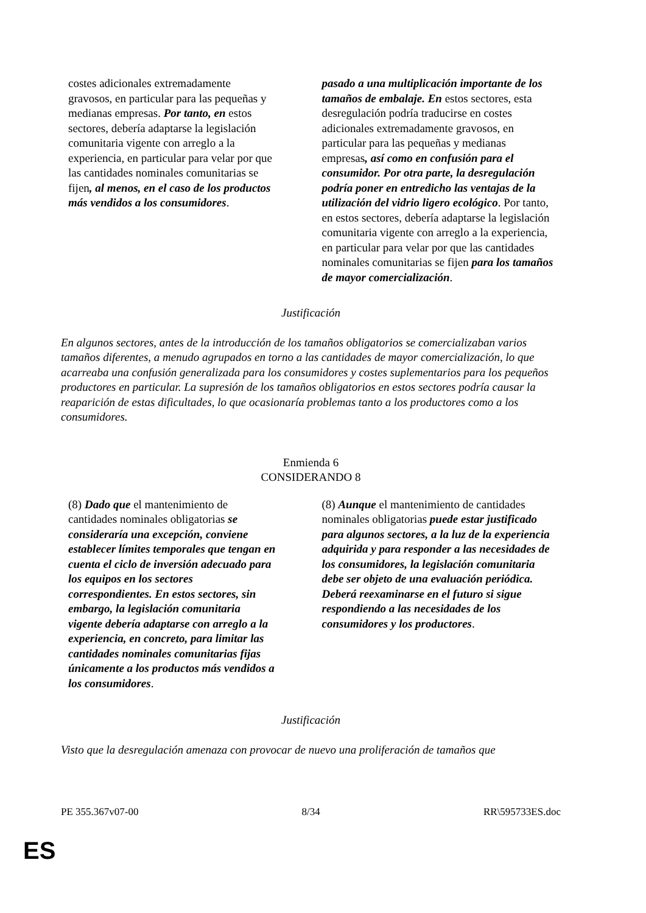| costes adicionales extremadamente gravosos, en particular para las pequeñas y medianas empresas. Por tanto, en estos sectores, debería adaptarse la legislación comunitaria vigente con arreglo a la experiencia, en particular para velar por que las cantidades nominales comunitarias se fijen , al menos, en el caso de los productos más vendidos a los consumidores . | pasado a una multiplicación importante de los tamaños de embalaje. En estos sectores, esta desregulación podría traducirse en costes adicionales extremadamente gravosos, en particular para las pequeñas y medianas empresas , así como en confusión para el consumidor. Por otra parte, la desregulación podría poner en entredicho las ventajas de la utilización del vidrio ligero ecológico . Por tanto, en estos sectores, debería adaptarse la legislación comunitaria vigente con arreglo a la experiencia, en particular para velar por que las cantidades nominales comunitarias se fijen para los tamaños de mayor comercialización . |
Justificación
En algunos sectores, antes de la introducción de los tamaños obligatorios se comercializaban varios tamaños diferentes, a menudo agrupados en torno a las cantidades de mayor comercialización, lo que acarreaba una confusión generalizada para los consumidores y costes suplementarios para los pequeños productores en particular. La supresión de los tamaños obligatorios en estos sectores podría causar la reaparición de estas dificultades, lo que ocasionaría problemas tanto a los productores como a los consumidores.
Enmienda 6
CONSIDERANDO 8
| (8) Dado que el mantenimiento de cantidades nominales obligatorias se consideraría una excepción, conviene establecer límites temporales que tengan en cuenta el ciclo de inversión adecuado para los equipos en los sectores correspondientes. En estos sectores, sin embargo, la legislación comunitaria vigente debería adaptarse con arreglo a la experiencia, en concreto, para limitar las cantidades nominales comunitarias fijas únicamente a los productos más vendidos a los consumidores . | (8) Aunque el mantenimiento de cantidades nominales obligatorias puede estar justificado para algunos sectores, a la luz de la experiencia adquirida y para responder a las necesidades de los consumidores, la legislación comunitaria debe ser objeto de una evaluación periódica. Deberá reexaminarse en el futuro si sigue respondiendo a las necesidades de los consumidores y los productores . |
Justificación
Visto que la desregulación amenaza con provocar de nuevo una proliferación de tamaños que
PE 355.367v07-00 8/34 RR\595733ES.doc
ES